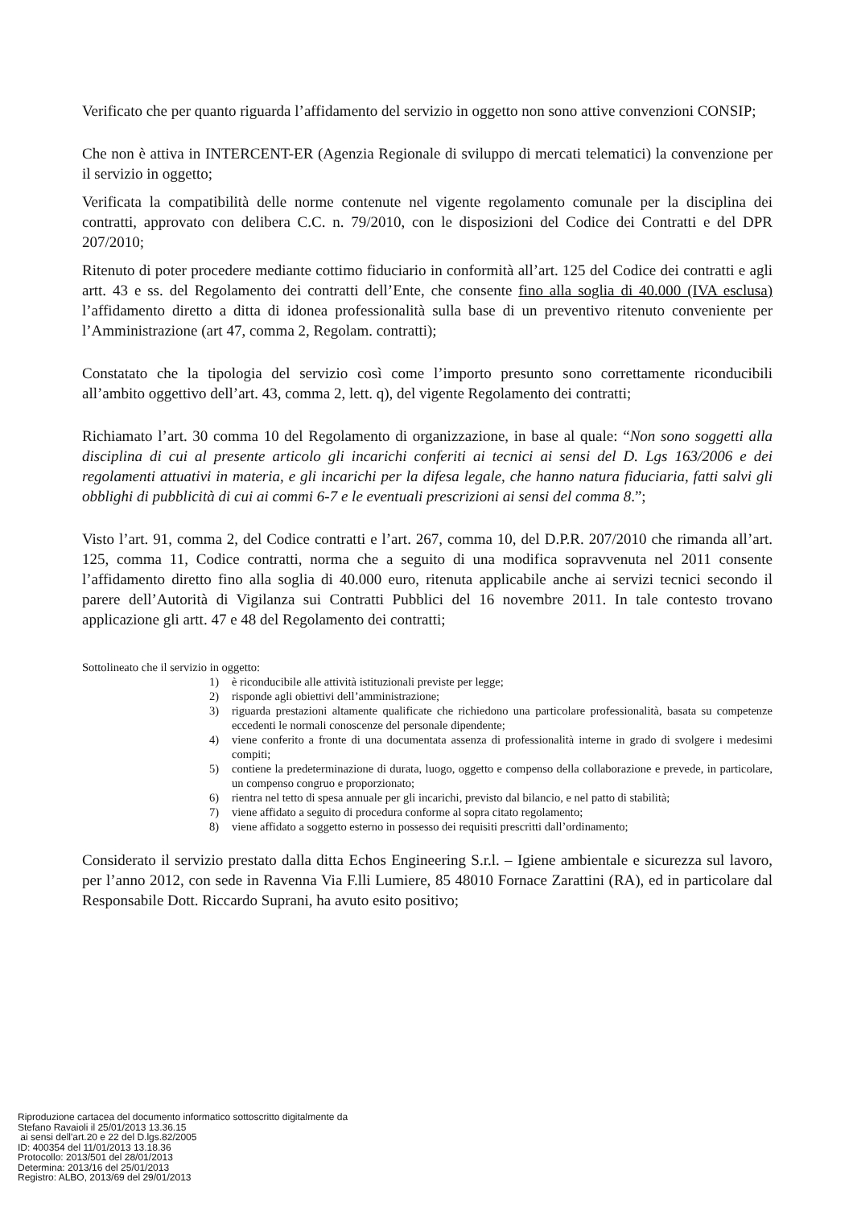Verificato che per quanto riguarda l’affidamento del servizio in oggetto non sono attive convenzioni CONSIP;
Che non è attiva in INTERCENT-ER (Agenzia Regionale di sviluppo di mercati telematici) la convenzione per il servizio in oggetto;
Verificata la compatibilità delle norme contenute nel vigente regolamento comunale per la disciplina dei contratti, approvato con delibera C.C. n. 79/2010, con le disposizioni del Codice dei Contratti e del DPR 207/2010;
Ritenuto di poter procedere mediante cottimo fiduciario in conformità all’art. 125 del Codice dei contratti e agli artt. 43 e ss. del Regolamento dei contratti dell’Ente, che consente fino alla soglia di 40.000 (IVA esclusa) l’affidamento diretto a ditta di idonea professionalità sulla base di un preventivo ritenuto conveniente per l’Amministrazione (art 47, comma 2, Regolam. contratti);
Constatato che la tipologia del servizio così come l’importo presunto sono correttamente riconducibili all’ambito oggettivo dell’art. 43, comma 2, lett. q), del vigente Regolamento dei contratti;
Richiamato l’art. 30 comma 10 del Regolamento di organizzazione, in base al quale: “Non sono soggetti alla disciplina di cui al presente articolo gli incarichi conferiti ai tecnici ai sensi del D. Lgs 163/2006 e dei regolamenti attuativi in materia, e gli incarichi per la difesa legale, che hanno natura fiduciaria, fatti salvi gli obblighi di pubblicità di cui ai commi 6-7 e le eventuali prescrizioni ai sensi del comma 8.”;
Visto l’art. 91, comma 2, del Codice contratti e l’art. 267, comma 10, del D.P.R. 207/2010 che rimanda all’art. 125, comma 11, Codice contratti, norma che a seguito di una modifica sopravvenuta nel 2011 consente l’affidamento diretto fino alla soglia di 40.000 euro, ritenuta applicabile anche ai servizi tecnici secondo il parere dell’Autorità di Vigilanza sui Contratti Pubblici del 16 novembre 2011. In tale contesto trovano applicazione gli artt. 47 e 48 del Regolamento dei contratti;
Sottolineato che il servizio in oggetto:
1) è riconducibile alle attività istituzionali previste per legge;
2) risponde agli obiettivi dell’amministrazione;
3) riguarda prestazioni altamente qualificate che richiedono una particolare professionalità, basata su competenze eccedenti le normali conoscenze del personale dipendente;
4) viene conferito a fronte di una documentata assenza di professionalità interne in grado di svolgere i medesimi compiti;
5) contiene la predeterminazione di durata, luogo, oggetto e compenso della collaborazione e prevede, in particolare, un compenso congruo e proporzionato;
6) rientra nel tetto di spesa annuale per gli incarichi, previsto dal bilancio, e nel patto di stabilità;
7) viene affidato a seguito di procedura conforme al sopra citato regolamento;
8) viene affidato a soggetto esterno in possesso dei requisiti prescritti dall’ordinamento;
Considerato il servizio prestato dalla ditta Echos Engineering S.r.l. – Igiene ambientale e sicurezza sul lavoro, per l’anno 2012, con sede in Ravenna Via F.lli Lumiere, 85 48010 Fornace Zarattini (RA), ed in particolare dal Responsabile Dott. Riccardo Suprani, ha avuto esito positivo;
Riproduzione cartacea del documento informatico sottoscritto digitalmente da
Stefano Ravaioli il 25/01/2013 13.36.15
ai sensi dell'art.20 e 22 del D.lgs.82/2005
ID: 400354 del 11/01/2013 13.18.36
Protocollo: 2013/501 del 28/01/2013
Determina: 2013/16 del 25/01/2013
Registro: ALBO, 2013/69 del 29/01/2013